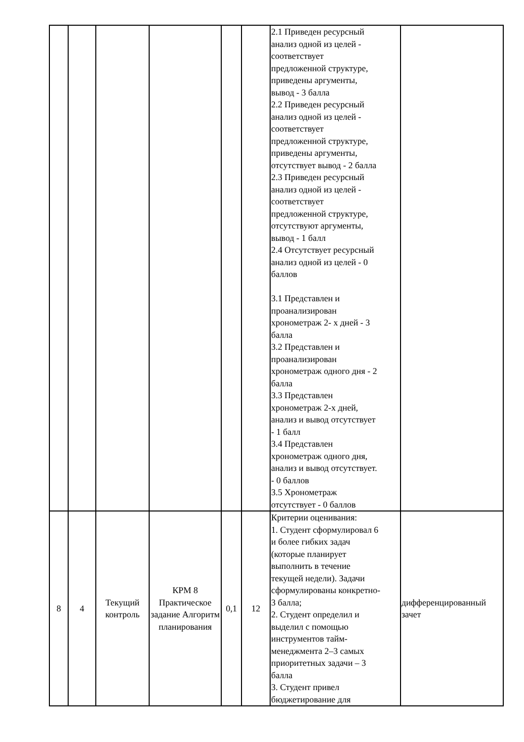| | | | | | | 2.1 Приведен ресурсный анализ одной из целей - соответствует предложенной структуре, приведены аргументы, вывод - 3 балла 2.2 Приведен ресурсный анализ одной из целей - соответствует предложенной структуре, приведены аргументы, отсутствует вывод - 2 балла 2.3 Приведен ресурсный анализ одной из целей - соответствует предложенной структуре, отсутствуют аргументы, вывод - 1 балл 2.4 Отсутствует ресурсный анализ одной из целей - 0 баллов 3.1 Представлен и проанализирован хронометраж 2- х дней - 3 балла 3.2 Представлен и проанализирован хронометраж одного дня - 2 балла 3.3 Представлен хронометраж 2-х дней, анализ и вывод отсутствует - 1 балл 3.4 Представлен хронометраж одного дня, анализ и вывод отсутствует. - 0 баллов 3.5 Хронометраж отсутствует - 0 баллов | |
| 8 | 4 | Текущий контроль | КРМ 8 Практическое задание Алгоритм планирования | 0,1 | 12 | Критерии оценивания: 1. Студент сформулировал 6 и более гибких задач (которые планирует выполнить в течение текущей недели). Задачи сформулированы конкретно- 3 балла; 2. Студент определил и выделил с помощью инструментов тайм- менеджмента 2–3 самых приоритетных задачи – 3 балла 3. Студент привел бюджетирование для | дифференцированный зачет |